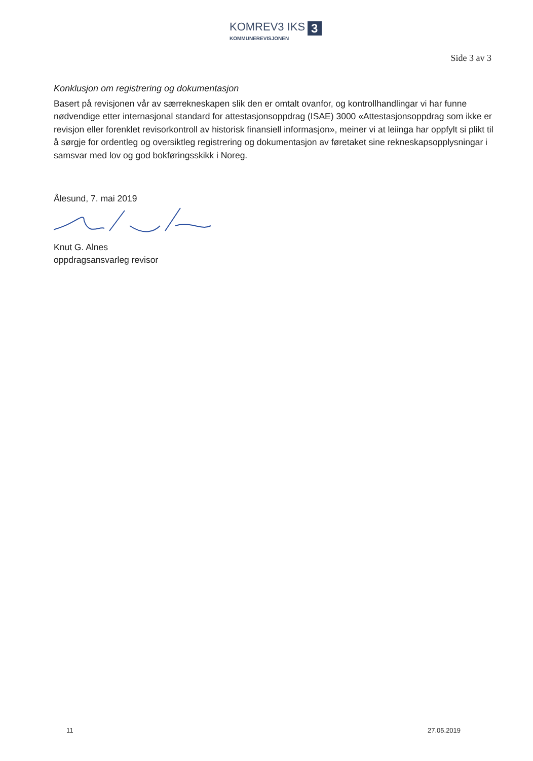KOMREV3 IKS 3
KOMMUNEREVISJONEN
Side 3 av 3
Konklusjon om registrering og dokumentasjon
Basert på revisjonen vår av særrekneskapen slik den er omtalt ovanfor, og kontrollhandlingar vi har funne nødvendige etter internasjonal standard for attestasjonsoppdrag (ISAE) 3000 «Attestasjonsoppdrag som ikke er revisjon eller forenklet revisorkontroll av historisk finansiell informasjon», meiner vi at leiinga har oppfylt si plikt til å sørgje for ordentleg og oversiktleg registrering og dokumentasjon av føretaket sine rekneskapsopplysningar i samsvar med lov og god bokføringsskikk i Noreg.
Ålesund, 7. mai 2019
Knut G. Alnes
oppdragsansvarleg revisor
11 27.05.2019